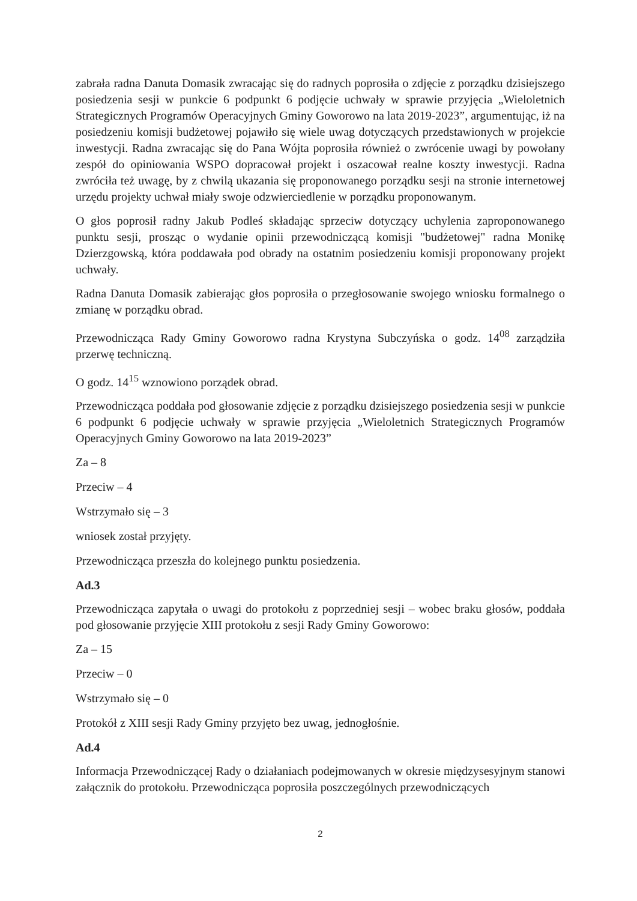zabrała radna Danuta Domasik zwracając się do radnych poprosiła o zdjęcie z porządku dzisiejszego posiedzenia sesji w punkcie 6 podpunkt 6 podjęcie uchwały w sprawie przyjęcia „Wieloletnich Strategicznych Programów Operacyjnych Gminy Goworowo na lata 2019-2023”, argumentując, iż na posiedzeniu komisji budżetowej pojawiło się wiele uwag dotyczących przedstawionych w projekcie inwestycji. Radna zwracając się do Pana Wójta poprosiła również o zwrócenie uwagi by powołany zespół do opiniowania WSPO dopracował projekt i oszacował realne koszty inwestycji. Radna zwróciła też uwagę, by z chwilą ukazania się proponowanego porządku sesji na stronie internetowej urzędu projekty uchwał miały swoje odzwierciedlenie w porządku proponowanym.
O głos poprosił radny Jakub Podleś składając sprzeciw dotyczący uchylenia zaproponowanego punktu sesji, prosząc o wydanie opinii przewodniczącą komisji "budżetowej" radna Monikę Dzierzgowską, która poddawała pod obrady na ostatnim posiedzeniu komisji proponowany projekt uchwały.
Radna Danuta Domasik zabierając głos poprosiła o przegłosowanie swojego wniosku formalnego o zmianę w porządku obrad.
Przewodnicząca Rady Gminy Goworowo radna Krystyna Subczyńska o godz. 14<sup>08</sup> zarządziła przerwę techniczną.
O godz. 14<sup>15</sup> wznowiono porządek obrad.
Przewodnicząca poddała pod głosowanie zdjęcie z porządku dzisiejszego posiedzenia sesji w punkcie 6 podpunkt 6 podjęcie uchwały w sprawie przyjęcia „Wieloletnich Strategicznych Programów Operacyjnych Gminy Goworowo na lata 2019-2023”
Za – 8
Przeciw – 4
Wstrzymało się – 3
wniosek został przyjęty.
Przewodnicząca przeszła do kolejnego punktu posiedzenia.
Ad.3
Przewodnicząca zapytała o uwagi do protokołu z poprzedniej sesji – wobec braku głosów, poddała pod głosowanie przyjęcie XIII protokołu z sesji Rady Gminy Goworowo:
Za – 15
Przeciw – 0
Wstrzymało się – 0
Protokół z XIII sesji Rady Gminy przyjęto bez uwag, jednogłośnie.
Ad.4
Informacja Przewodniczącej Rady o działaniach podejmowanych w okresie międzysesyjnym stanowi załącznik do protokołu. Przewodnicząca poprosiła poszczególnych przewodniczących
2